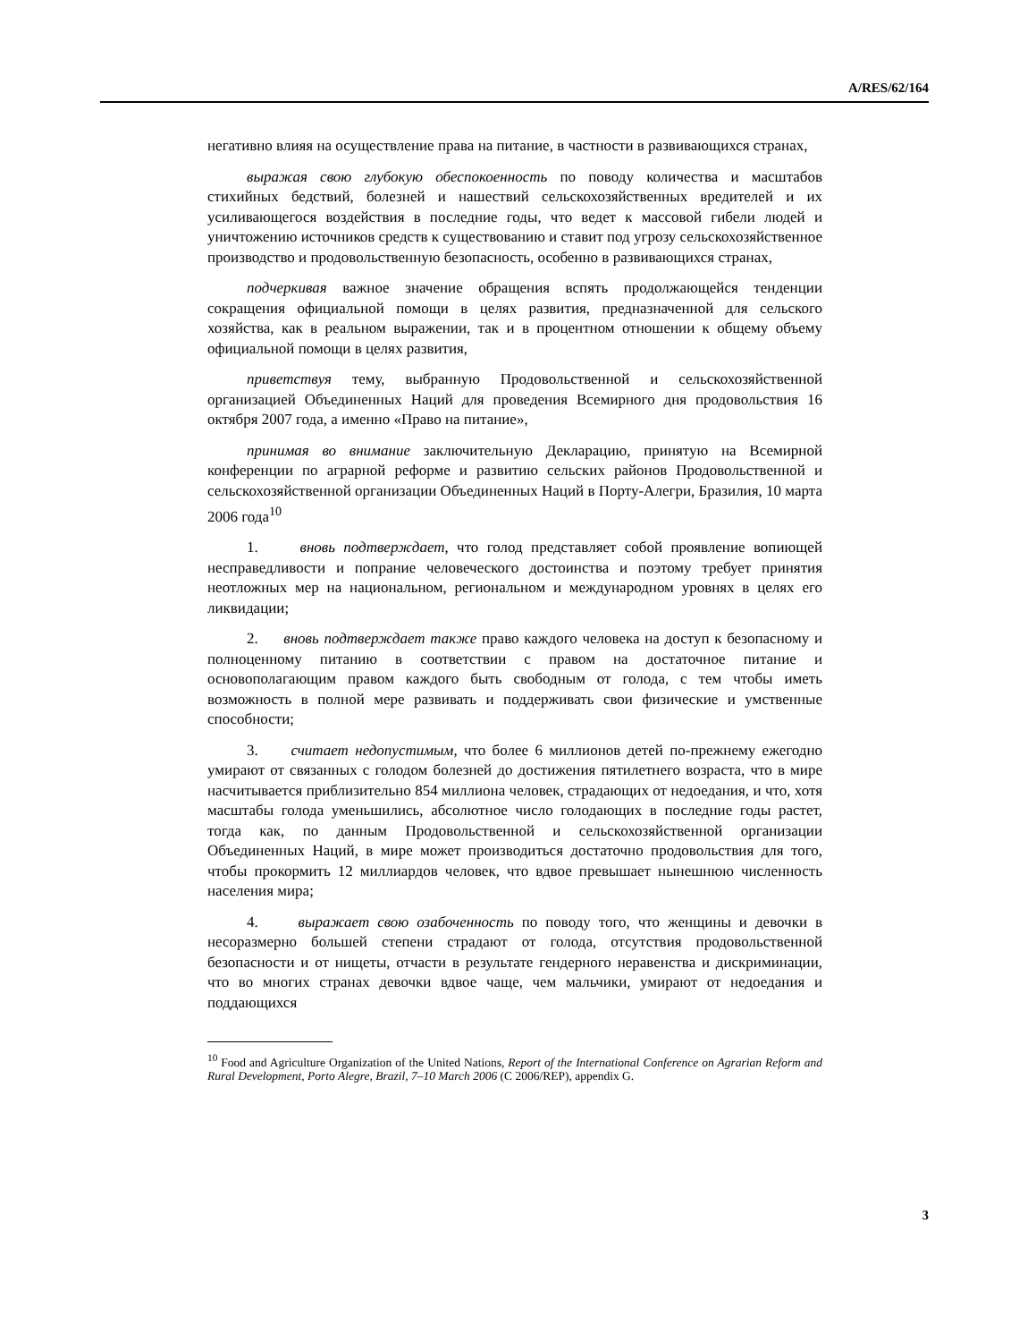A/RES/62/164
негативно влияя на осуществление права на питание, в частности в развивающихся странах,
выражая свою глубокую обеспокоенность по поводу количества и масштабов стихийных бедствий, болезней и нашествий сельскохозяйственных вредителей и их усиливающегося воздействия в последние годы, что ведет к массовой гибели людей и уничтожению источников средств к существованию и ставит под угрозу сельскохозяйственное производство и продовольственную безопасность, особенно в развивающихся странах,
подчеркивая важное значение обращения вспять продолжающейся тенденции сокращения официальной помощи в целях развития, предназначенной для сельского хозяйства, как в реальном выражении, так и в процентном отношении к общему объему официальной помощи в целях развития,
приветствуя тему, выбранную Продовольственной и сельскохозяйственной организацией Объединенных Наций для проведения Всемирного дня продовольствия 16 октября 2007 года, а именно «Право на питание»,
принимая во внимание заключительную Декларацию, принятую на Всемирной конференции по аграрной реформе и развитию сельских районов Продовольственной и сельскохозяйственной организации Объединенных Наций в Порту-Алегри, Бразилия, 10 марта 2006 года<sup>10</sup>
1. вновь подтверждает, что голод представляет собой проявление вопиющей несправедливости и попрание человеческого достоинства и поэтому требует принятия неотложных мер на национальном, региональном и международном уровнях в целях его ликвидации;
2. вновь подтверждает также право каждого человека на доступ к безопасному и полноценному питанию в соответствии с правом на достаточное питание и основополагающим правом каждого быть свободным от голода, с тем чтобы иметь возможность в полной мере развивать и поддерживать свои физические и умственные способности;
3. считает недопустимым, что более 6 миллионов детей по-прежнему ежегодно умирают от связанных с голодом болезней до достижения пятилетнего возраста, что в мире насчитывается приблизительно 854 миллиона человек, страдающих от недоедания, и что, хотя масштабы голода уменьшились, абсолютное число голодающих в последние годы растет, тогда как, по данным Продовольственной и сельскохозяйственной организации Объединенных Наций, в мире может производиться достаточно продовольствия для того, чтобы прокормить 12 миллиардов человек, что вдвое превышает нынешнюю численность населения мира;
4. выражает свою озабоченность по поводу того, что женщины и девочки в несоразмерно большей степени страдают от голода, отсутствия продовольственной безопасности и от нищеты, отчасти в результате гендерного неравенства и дискриминации, что во многих странах девочки вдвое чаще, чем мальчики, умирают от недоедания и поддающихся
<sup>10</sup> Food and Agriculture Organization of the United Nations, Report of the International Conference on Agrarian Reform and Rural Development, Porto Alegre, Brazil, 7–10 March 2006 (C 2006/REP), appendix G.
3